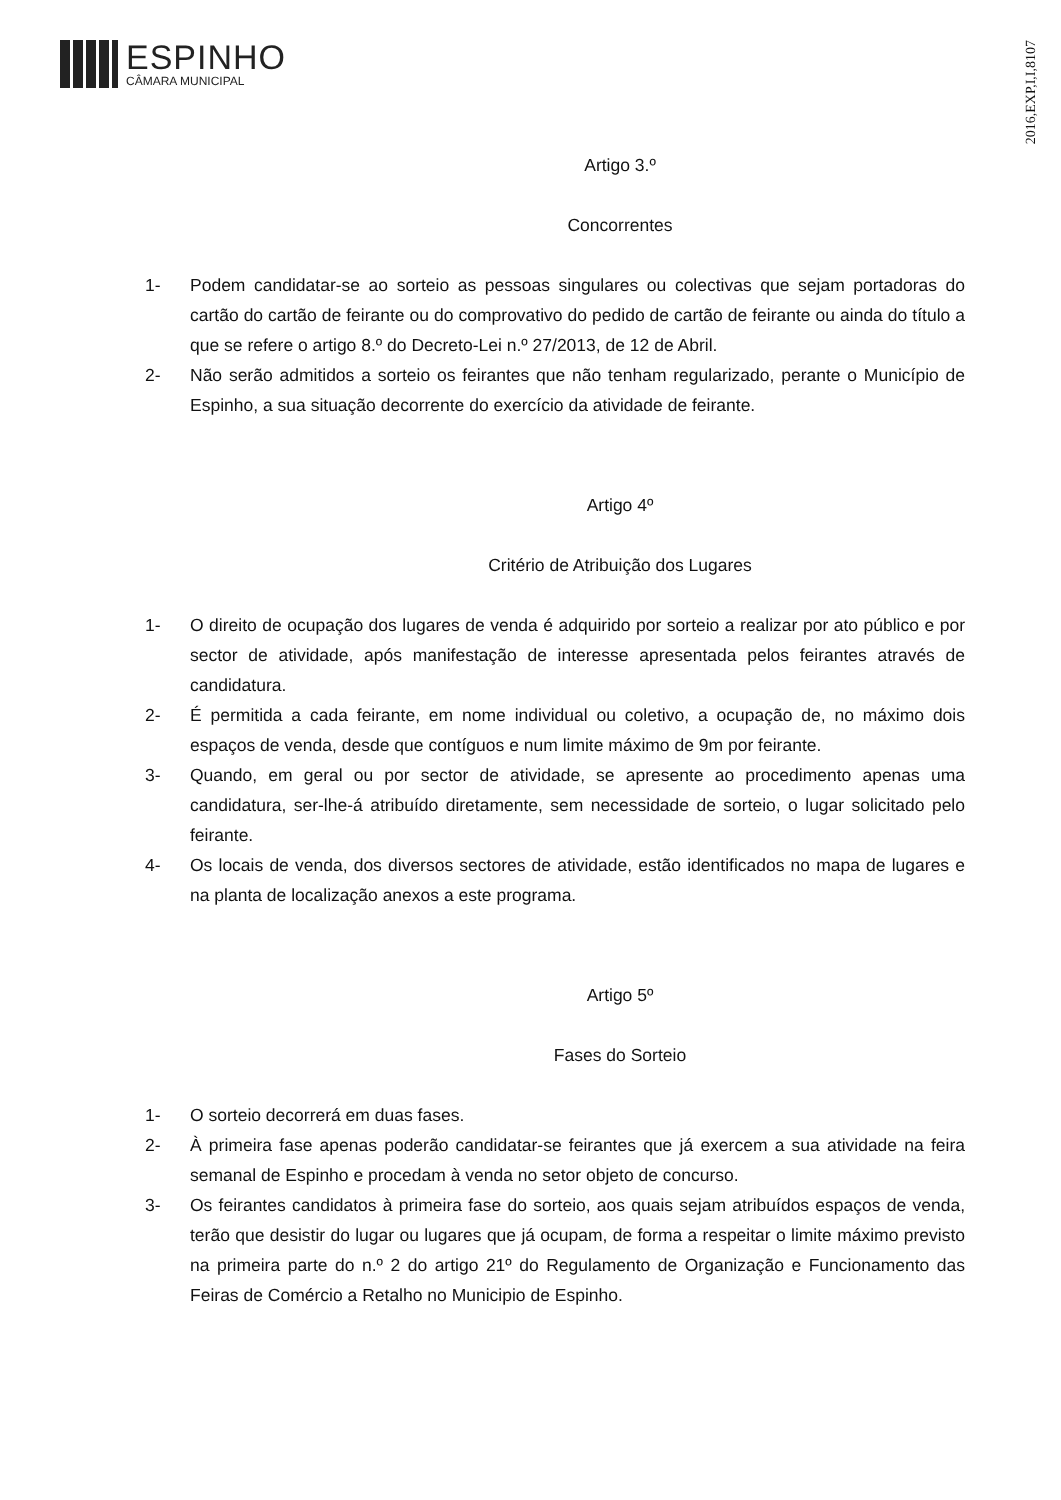ESPINHO
CÂMARA MUNICIPAL
2016,EXP,I,I,8107
Artigo 3.º
Concorrentes
1- Podem candidatar-se ao sorteio as pessoas singulares ou colectivas que sejam portadoras do cartão do cartão de feirante ou do comprovativo do pedido de cartão de feirante ou ainda do título a que se refere o artigo 8.º do Decreto-Lei n.º 27/2013, de 12 de Abril.
2- Não serão admitidos a sorteio os feirantes que não tenham regularizado, perante o Município de Espinho, a sua situação decorrente do exercício da atividade de feirante.
Artigo 4º
Critério de Atribuição dos Lugares
1- O direito de ocupação dos lugares de venda é adquirido por sorteio a realizar por ato público e por sector de atividade, após manifestação de interesse apresentada pelos feirantes através de candidatura.
2- É permitida a cada feirante, em nome individual ou coletivo, a ocupação de, no máximo dois espaços de venda, desde que contíguos e num limite máximo de 9m por feirante.
3- Quando, em geral ou por sector de atividade, se apresente ao procedimento apenas uma candidatura, ser-lhe-á atribuído diretamente, sem necessidade de sorteio, o lugar solicitado pelo feirante.
4- Os locais de venda, dos diversos sectores de atividade, estão identificados no mapa de lugares e na planta de localização anexos a este programa.
Artigo 5º
Fases do Sorteio
1- O sorteio decorrerá em duas fases.
2- À primeira fase apenas poderão candidatar-se feirantes que já exercem a sua atividade na feira semanal de Espinho e procedam à venda no setor objeto de concurso.
3- Os feirantes candidatos à primeira fase do sorteio, aos quais sejam atribuídos espaços de venda, terão que desistir do lugar ou lugares que já ocupam, de forma a respeitar o limite máximo previsto na primeira parte do n.º 2 do artigo 21º do Regulamento de Organização e Funcionamento das Feiras de Comércio a Retalho no Municipio de Espinho.